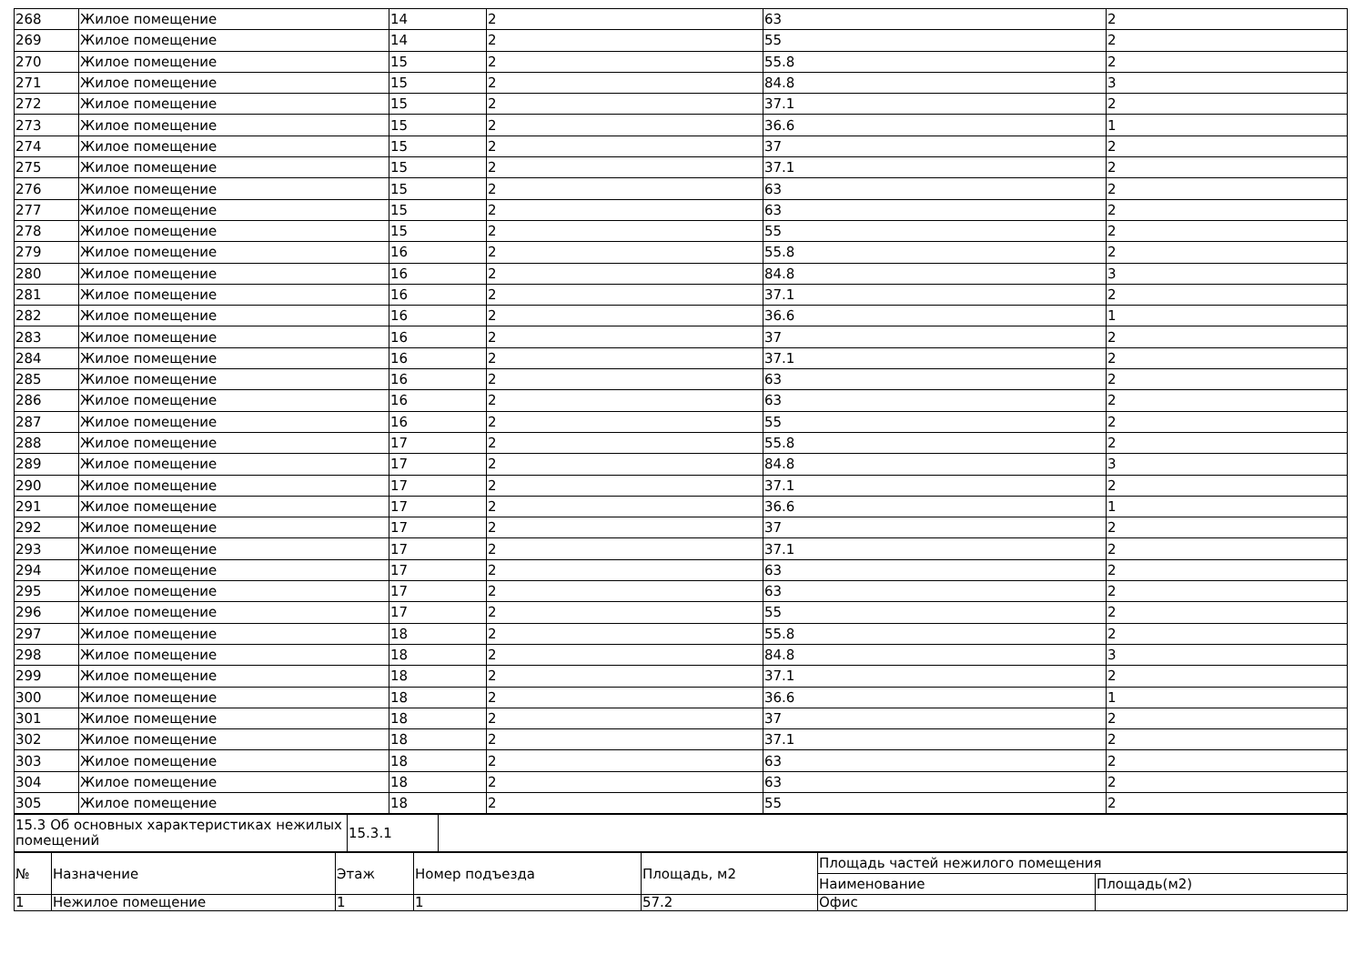| 268 | Жилое помещение | 14 | 2 | 63 | 2 |
| 269 | Жилое помещение | 14 | 2 | 55 | 2 |
| 270 | Жилое помещение | 15 | 2 | 55.8 | 2 |
| 271 | Жилое помещение | 15 | 2 | 84.8 | 3 |
| 272 | Жилое помещение | 15 | 2 | 37.1 | 2 |
| 273 | Жилое помещение | 15 | 2 | 36.6 | 1 |
| 274 | Жилое помещение | 15 | 2 | 37 | 2 |
| 275 | Жилое помещение | 15 | 2 | 37.1 | 2 |
| 276 | Жилое помещение | 15 | 2 | 63 | 2 |
| 277 | Жилое помещение | 15 | 2 | 63 | 2 |
| 278 | Жилое помещение | 15 | 2 | 55 | 2 |
| 279 | Жилое помещение | 16 | 2 | 55.8 | 2 |
| 280 | Жилое помещение | 16 | 2 | 84.8 | 3 |
| 281 | Жилое помещение | 16 | 2 | 37.1 | 2 |
| 282 | Жилое помещение | 16 | 2 | 36.6 | 1 |
| 283 | Жилое помещение | 16 | 2 | 37 | 2 |
| 284 | Жилое помещение | 16 | 2 | 37.1 | 2 |
| 285 | Жилое помещение | 16 | 2 | 63 | 2 |
| 286 | Жилое помещение | 16 | 2 | 63 | 2 |
| 287 | Жилое помещение | 16 | 2 | 55 | 2 |
| 288 | Жилое помещение | 17 | 2 | 55.8 | 2 |
| 289 | Жилое помещение | 17 | 2 | 84.8 | 3 |
| 290 | Жилое помещение | 17 | 2 | 37.1 | 2 |
| 291 | Жилое помещение | 17 | 2 | 36.6 | 1 |
| 292 | Жилое помещение | 17 | 2 | 37 | 2 |
| 293 | Жилое помещение | 17 | 2 | 37.1 | 2 |
| 294 | Жилое помещение | 17 | 2 | 63 | 2 |
| 295 | Жилое помещение | 17 | 2 | 63 | 2 |
| 296 | Жилое помещение | 17 | 2 | 55 | 2 |
| 297 | Жилое помещение | 18 | 2 | 55.8 | 2 |
| 298 | Жилое помещение | 18 | 2 | 84.8 | 3 |
| 299 | Жилое помещение | 18 | 2 | 37.1 | 2 |
| 300 | Жилое помещение | 18 | 2 | 36.6 | 1 |
| 301 | Жилое помещение | 18 | 2 | 37 | 2 |
| 302 | Жилое помещение | 18 | 2 | 37.1 | 2 |
| 303 | Жилое помещение | 18 | 2 | 63 | 2 |
| 304 | Жилое помещение | 18 | 2 | 63 | 2 |
| 305 | Жилое помещение | 18 | 2 | 55 | 2 |
| 15.3 Об основных характеристиках нежилых помещений | 15.3.1 | |
| № | Назначение | Этаж | Номер подъезда | Площадь, м2 | Площадь частей нежилого помещения | |
| --- | --- | --- | --- | --- | --- | --- |
| | | | | | Наименование | Площадь(м2) |
| 1 | Нежилое помещение | 1 | 1 | 57.2 | Офис | |